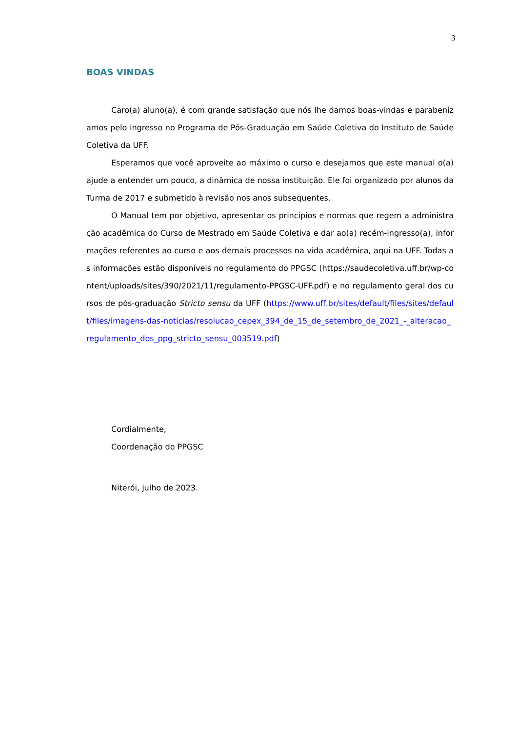3
BOAS VINDAS
Caro(a) aluno(a), é com grande satisfação que nós lhe damos boas-vindas e parabenizamos pelo ingresso no Programa de Pós-Graduação em Saúde Coletiva do Instituto de Saúde Coletiva da UFF.
Esperamos que você aproveite ao máximo o curso e desejamos que este manual o(a) ajude a entender um pouco, a dinâmica de nossa instituição. Ele foi organizado por alunos da Turma de 2017 e submetido à revisão nos anos subsequentes.
O Manual tem por objetivo, apresentar os princípios e normas que regem a administração acadêmica do Curso de Mestrado em Saúde Coletiva e dar ao(a) recém-ingresso(a), informações referentes ao curso e aos demais processos na vida acadêmica, aqui na UFF. Todas as informações estão disponíveis no regulamento do PPGSC (https://saudecoletiva.uff.br/wp-content/uploads/sites/390/2021/11/regulamento-PPGSC-UFF.pdf) e no regulamento geral dos cursos de pós-graduação Stricto sensu da UFF (https://www.uff.br/sites/default/files/sites/default/files/imagens-das-noticias/resolucao_cepex_394_de_15_de_setembro_de_2021_-_alteracao_regulamento_dos_ppg_stricto_sensu_003519.pdf)
Cordialmente,
Coordenação do PPGSC
Niterói, julho de 2023.